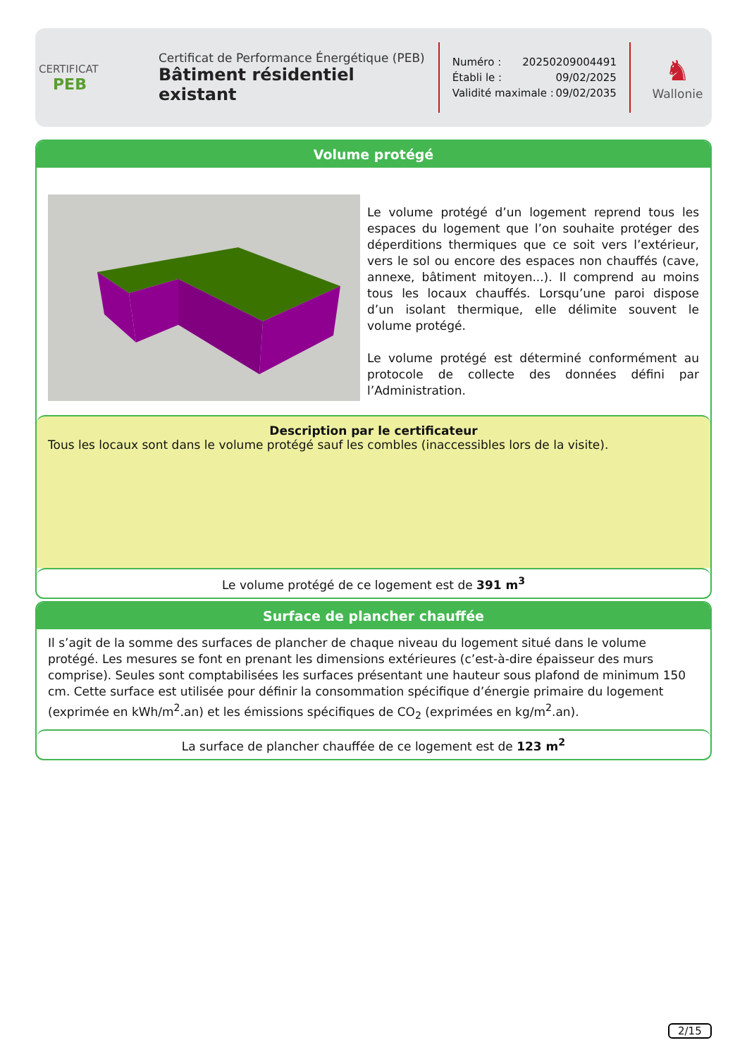CERTIFICAT
PEB
Certificat de Performance Énergétique (PEB)
Bâtiment résidentiel existant
Numéro : 20250209004491
Établi le : 09/02/2025
Validité maximale : 09/02/2035
♞
Wallonie
Volume protégé
Le volume protégé d’un logement reprend tous les espaces du logement que l’on souhaite protéger des déperditions thermiques que ce soit vers l’extérieur, vers le sol ou encore des espaces non chauffés (cave, annexe, bâtiment mitoyen...). Il comprend au moins tous les locaux chauffés. Lorsqu’une paroi dispose d’un isolant thermique, elle délimite souvent le volume protégé.
Le volume protégé est déterminé conformément au protocole de collecte des données défini par l’Administration.
Description par le certificateur
Tous les locaux sont dans le volume protégé sauf les combles (inaccessibles lors de la visite).
Le volume protégé de ce logement est de 391 m<sup>3</sup>
Surface de plancher chauffée
Il s’agit de la somme des surfaces de plancher de chaque niveau du logement situé dans le volume protégé. Les mesures se font en prenant les dimensions extérieures (c’est-à-dire épaisseur des murs comprise). Seules sont comptabilisées les surfaces présentant une hauteur sous plafond de minimum 150 cm. Cette surface est utilisée pour définir la consommation spécifique d’énergie primaire du logement (exprimée en kWh/m<sup>2</sup>.an) et les émissions spécifiques de CO<sub>2</sub> (exprimées en kg/m<sup>2</sup>.an).
La surface de plancher chauffée de ce logement est de 123 m<sup>2</sup>
2/15